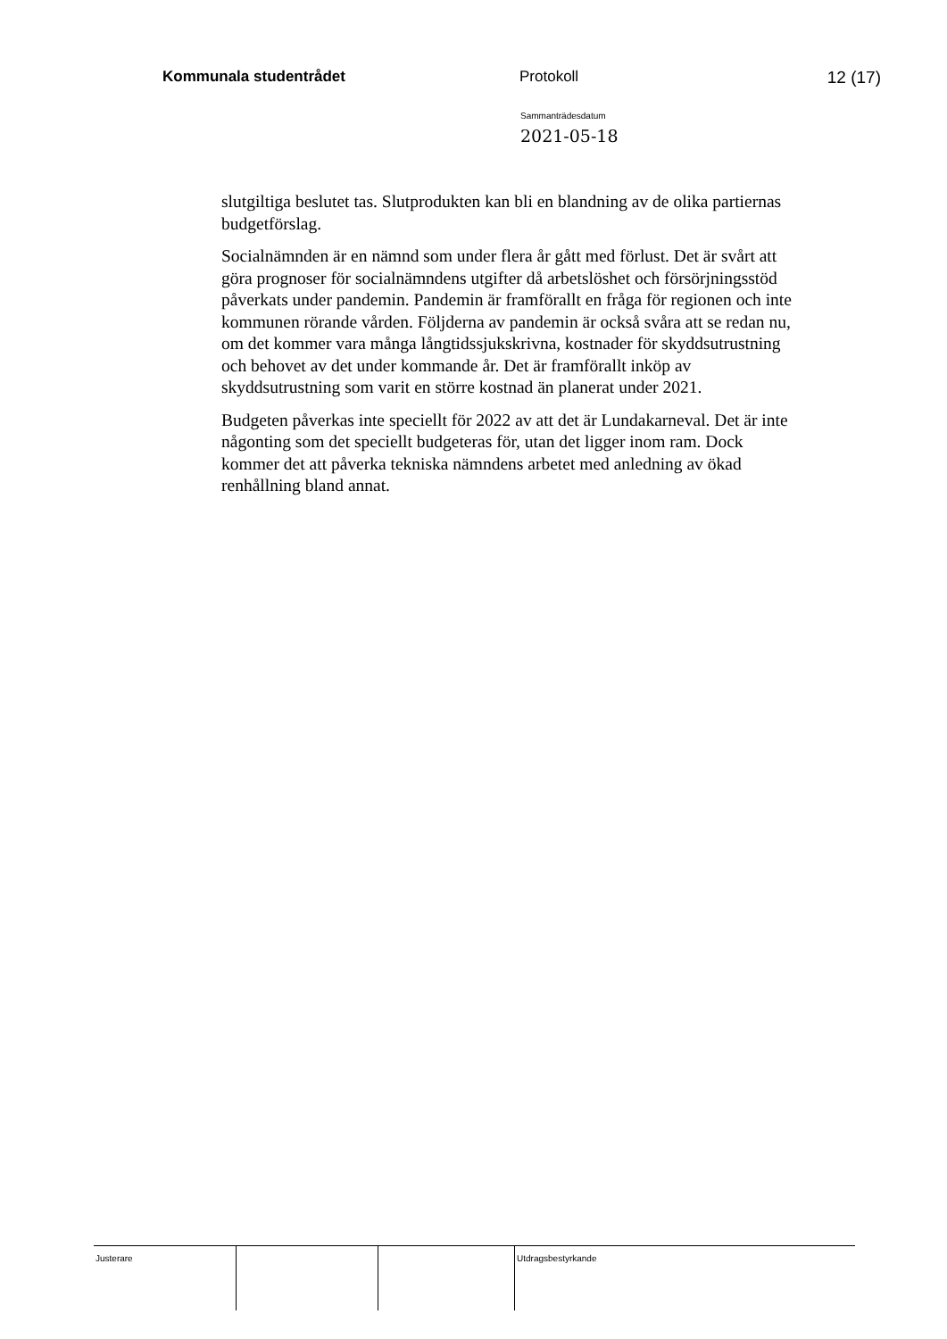Kommunala studentrådet Protokoll 12 (17)
Sammanträdesdatum
2021-05-18
slutgiltiga beslutet tas. Slutprodukten kan bli en blandning av de olika partiernas budgetförslag.
Socialnämnden är en nämnd som under flera år gått med förlust. Det är svårt att göra prognoser för socialnämndens utgifter då arbetslöshet och försörjningsstöd påverkats under pandemin. Pandemin är framförallt en fråga för regionen och inte kommunen rörande vården. Följderna av pandemin är också svåra att se redan nu, om det kommer vara många långtidssjukskrivna, kostnader för skyddsutrustning och behovet av det under kommande år. Det är framförallt inköp av skyddsutrustning som varit en större kostnad än planerat under 2021.
Budgeten påverkas inte speciellt för 2022 av att det är Lundakarneval. Det är inte någonting som det speciellt budgeteras för, utan det ligger inom ram. Dock kommer det att påverka tekniska nämndens arbetet med anledning av ökad renhållning bland annat.
Justerare Utdragsbestyrkande